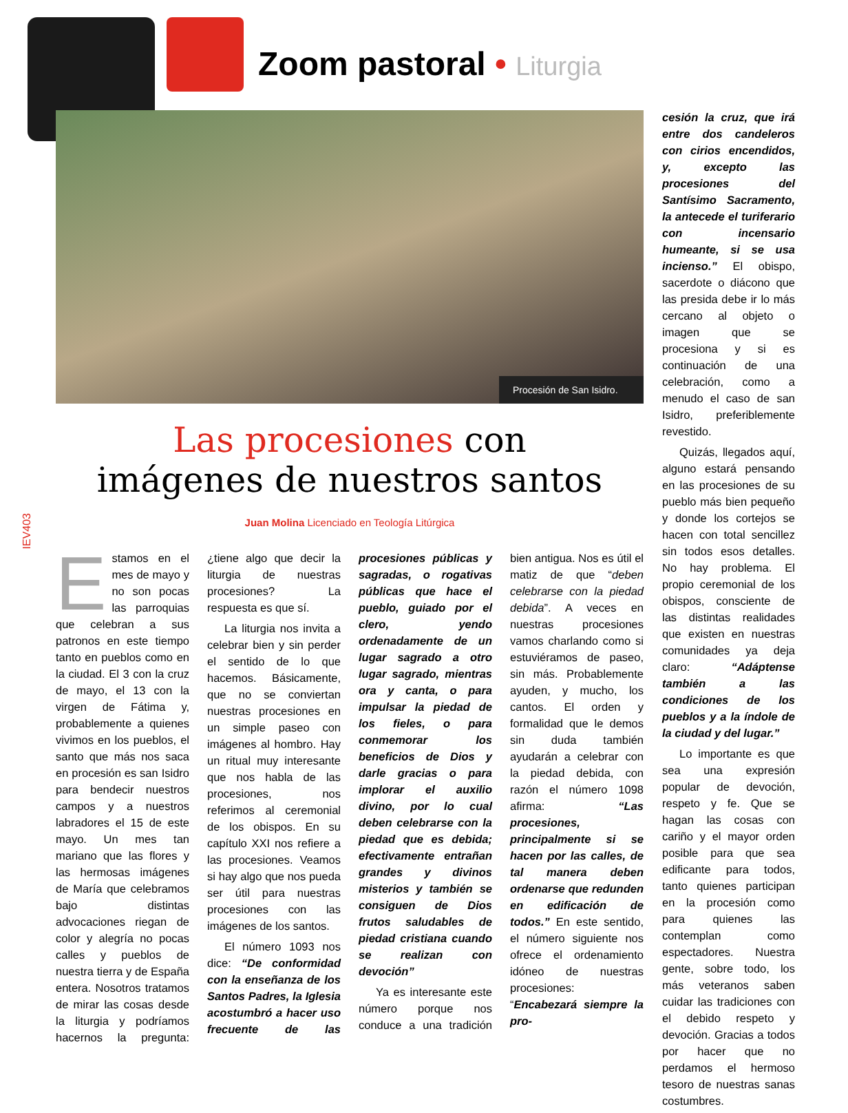Zoom pastoral • Liturgia
Procesión de San Isidro.
cesión la cruz, que irá entre dos candeleros con cirios encendidos, y, excepto las procesiones del Santísimo Sacramento, la antecede el turiferario con incensario humeante, si se usa incienso.” El obispo, sacerdote o diácono que las presida debe ir lo más cercano al objeto o imagen que se procesiona y si es continuación de una celebración, como a menudo el caso de san Isidro, preferiblemente revestido.
Quizás, llegados aquí, alguno estará pensando en las procesiones de su pueblo más bien pequeño y donde los cortejos se hacen con total sencillez sin todos esos detalles. No hay problema. El propio ceremonial de los obispos, consciente de las distintas realidades que existen en nuestras comunidades ya deja claro: “Adáptense también a las condiciones de los pueblos y a la índole de la ciudad y del lugar.”
Lo importante es que sea una expresión popular de devoción, respeto y fe. Que se hagan las cosas con cariño y el mayor orden posible para que sea edificante para todos, tanto quienes participan en la procesión como para quienes las contemplan como espectadores. Nuestra gente, sobre todo, los más veteranos saben cuidar las tradiciones con el debido respeto y devoción. Gracias a todos por hacer que no perdamos el hermoso tesoro de nuestras sanas costumbres.
Las procesiones con
imágenes de nuestros santos
Juan Molina Licenciado en Teología Litúrgica
IEV403
Estamos en el mes de mayo y no son pocas las parroquias que celebran a sus patronos en este tiempo tanto en pueblos como en la ciudad. El 3 con la cruz de mayo, el 13 con la virgen de Fátima y, probablemente a quienes vivimos en los pueblos, el santo que más nos saca en procesión es san Isidro para bendecir nuestros campos y a nuestros labradores el 15 de este mayo. Un mes tan mariano que las flores y las hermosas imágenes de María que celebramos bajo distintas advocaciones riegan de color y alegría no pocas calles y pueblos de nuestra tierra y de España entera. Nosotros tratamos de mirar las cosas desde la liturgia y podríamos hacernos la pregunta: ¿tiene algo que decir la liturgia de nuestras procesiones? La respuesta es que sí.
La liturgia nos invita a celebrar bien y sin perder el sentido de lo que hacemos. Básicamente, que no se conviertan nuestras procesiones en un simple paseo con imágenes al hombro. Hay un ritual muy interesante que nos habla de las procesiones, nos referimos al ceremonial de los obispos. En su capítulo XXI nos refiere a las procesiones. Veamos si hay algo que nos pueda ser útil para nuestras procesiones con las imágenes de los santos.
El número 1093 nos dice: “De conformidad con la enseñanza de los Santos Padres, la Iglesia acostumbró a hacer uso frecuente de las procesiones públicas y sagradas, o rogativas públicas que hace el pueblo, guiado por el clero, yendo ordenadamente de un lugar sagrado a otro lugar sagrado, mientras ora y canta, o para impulsar la piedad de los fieles, o para conmemorar los beneficios de Dios y darle gracias o para implorar el auxilio divino, por lo cual deben celebrarse con la piedad que es debida; efectivamente entrañan grandes y divinos misterios y también se consiguen de Dios frutos saludables de piedad cristiana cuando se realizan con devoción”
Ya es interesante este número porque nos conduce a una tradición bien antigua. Nos es útil el matiz de que “deben celebrarse con la piedad debida”. A veces en nuestras procesiones vamos charlando como si estuviéramos de paseo, sin más. Probablemente ayuden, y mucho, los cantos. El orden y formalidad que le demos sin duda también ayudarán a celebrar con la piedad debida, con razón el número 1098 afirma: “Las procesiones, principalmente si se hacen por las calles, de tal manera deben ordenarse que redunden en edificación de todos.” En este sentido, el número siguiente nos ofrece el ordenamiento idóneo de nuestras procesiones: “Encabezará siempre la pro-